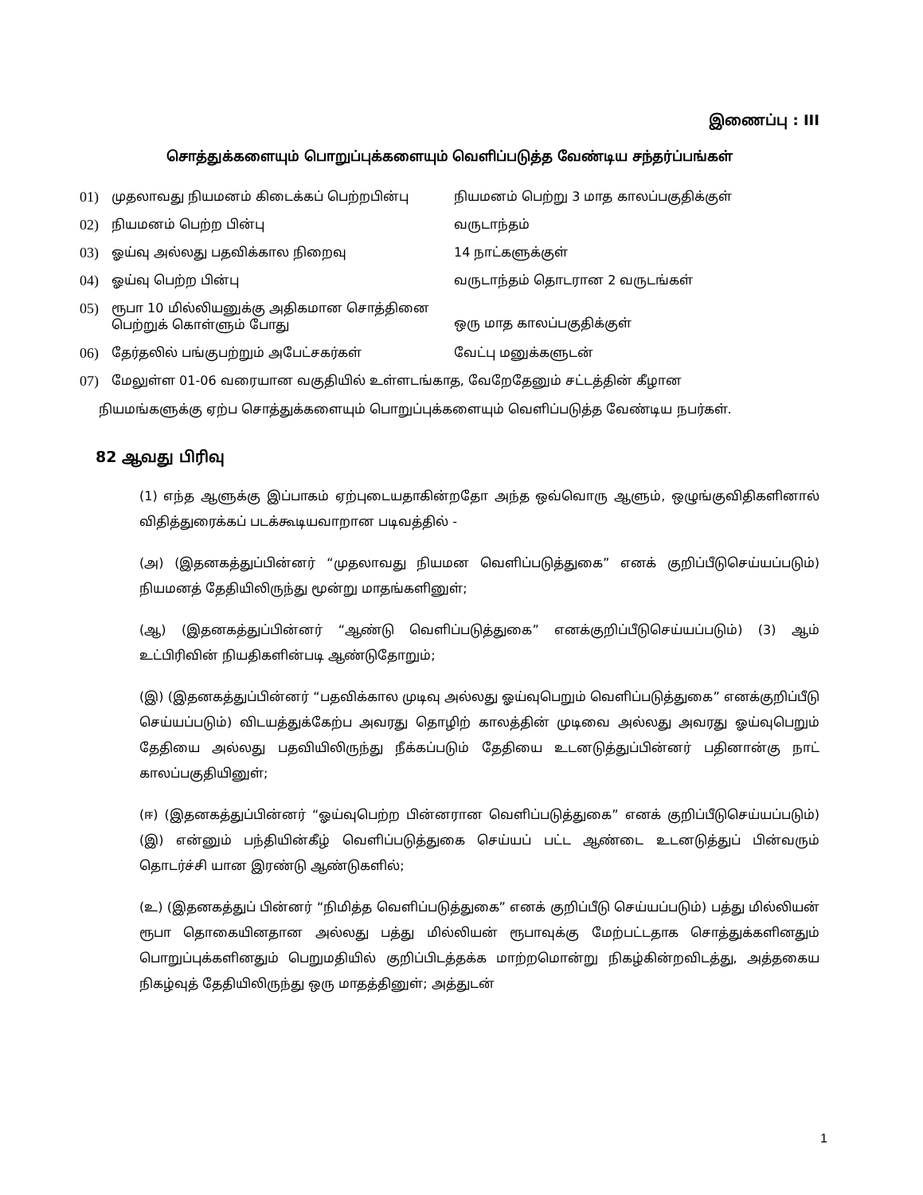இணைப்பு : III
சொத்துக்களையும் பொறுப்புக்களையும் வெளிப்படுத்த வேண்டிய சந்தர்ப்பங்கள்
| 01) | முதலாவது நியமனம் கிடைக்கப் பெற்றபின்பு | நியமனம் பெற்று 3 மாத காலப்பகுதிக்குள் |
| 02) | நியமனம் பெற்ற பின்பு | வருடாந்தம் |
| 03) | ஓய்வு அல்லது பதவிக்கால நிறைவு | 14 நாட்களுக்குள் |
| 04) | ஓய்வு பெற்ற பின்பு | வருடாந்தம் தொடரான 2 வருடங்கள் |
| 05) | ரூபா 10 மில்லியனுக்கு அதிகமான சொத்தினை பெற்றுக் கொள்ளும் போது | ஒரு மாத காலப்பகுதிக்குள் |
| 06) | தேர்தலில் பங்குபற்றும் அபேட்சகர்கள் | வேட்பு மனுக்களுடன் |
| 07) | மேலுள்ள 01-06 வரையான வகுதியில் உள்ளடங்காத, வேறேதேனும் சட்டத்தின் கீழான | |
நியமங்களுக்கு ஏற்ப சொத்துக்களையும் பொறுப்புக்களையும் வெளிப்படுத்த வேண்டிய நபர்கள்.
82 ஆவது பிரிவு
(1) எந்த ஆளுக்கு இப்பாகம் ஏற்புடையதாகின்றதோ அந்த ஒவ்வொரு ஆளும், ஒழுங்குவிதிகளினால் விதித்துரைக்கப் படக்கூடியவாறான படிவத்தில் -
(அ) (இதனகத்துப்பின்னர் “முதலாவது நியமன வெளிப்படுத்துகை” எனக் குறிப்பீடுசெய்யப்படும்) நியமனத் தேதியிலிருந்து மூன்று மாதங்களினுள்;
(ஆ) (இதனகத்துப்பின்னர் “ஆண்டு வெளிப்படுத்துகை” எனக்குறிப்பீடுசெய்யப்படும்) (3) ஆம் உட்பிரிவின் நியதிகளின்படி ஆண்டுதோறும்;
(இ) (இதனகத்துப்பின்னர் “பதவிக்கால முடிவு அல்லது ஓய்வுபெறும் வெளிப்படுத்துகை” எனக்குறிப்பீடு செய்யப்படும்) விடயத்துக்கேற்ப அவரது தொழிற் காலத்தின் முடிவை அல்லது அவரது ஓய்வுபெறும் தேதியை அல்லது பதவியிலிருந்து நீக்கப்படும் தேதியை உடனடுத்துப்பின்னர் பதினான்கு நாட் காலப்பகுதியினுள்;
(ஈ) (இதனகத்துப்பின்னர் “ஓய்வுபெற்ற பின்னரான வெளிப்படுத்துகை” எனக் குறிப்பீடுசெய்யப்படும்) (இ) என்னும் பந்தியின்கீழ் வெளிப்படுத்துகை செய்யப் பட்ட ஆண்டை உடனடுத்துப் பின்வரும் தொடர்ச்சி யான இரண்டு ஆண்டுகளில்;
(உ) (இதனகத்துப் பின்னர் “நிமித்த வெளிப்படுத்துகை” எனக் குறிப்பீடு செய்யப்படும்) பத்து மில்லியன் ரூபா தொகையினதான அல்லது பத்து மில்லியன் ரூபாவுக்கு மேற்பட்டதாக சொத்துக்களினதும் பொறுப்புக்களினதும் பெறுமதியில் குறிப்பிடத்தக்க மாற்றமொன்று நிகழ்கின்றவிடத்து, அத்தகைய நிகழ்வுத் தேதியிலிருந்து ஒரு மாதத்தினுள்; அத்துடன்
1